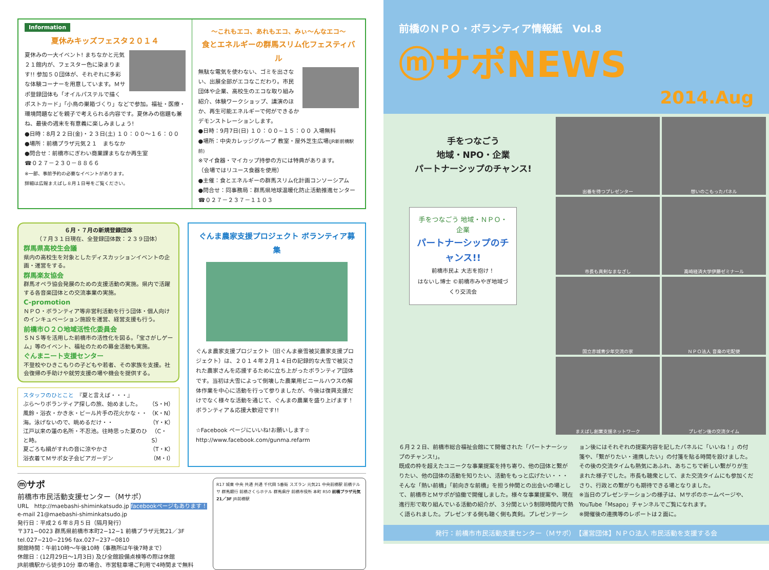Information
夏休みキッズフェスタ２０１４
夏休みの一大イベント! まちなかと元気２１館内が、フェスター色に染まります!! 参加５０団体が、それぞれに多彩な体験コーナーを用意しています。Ｍサポ登録団体も「オイルパステルで描くポストカード」「小鳥の巣箱づくり」などで参加。福祉・医療・環境問題などを親子で考えられる内容です。夏休みの宿題も兼ね、最後の週末を有意義に楽しみましょう!
●日時：8月２２日(金)・２３日(土) １０：００～１６：００
●場所：前橋プラザ元気２１　まちなか
●問合せ：前橋市にぎわい商業課まちなか再生室
☎０２７－２３０－８８６６
※一部、事前予約の必要なイベントがあります。
詳細は広報まえばし８月１日号をご覧ください。
～これもエコ、あれもエコ、みぃ～んなエコ～
食とエネルギーの群馬スリム化フェスティバル
無駄な電気を使わない、ゴミを出さない、出展全部がエコなこだわり。市民団体や企業、高校生のエコな取り組み紹介、体験ワークショップ、講演のほか、再生可能エネルギーで何ができるかデモンストレーションします。
●日時：9月7日(日) １０：００~１５：００ 入場無料
●場所：中央カレッジグループ 教室・屋外芝生広場(JR新前橋駅前)
※マイ食器・マイカップ持参の方には特典があります。
（会場ではリユース食器を使用）
●主催：食とエネルギーの群馬スリム化計画コンソーシアム
●問合せ：同事務局：群馬県地球温暖化防止活動推進センター
☎０２７－２３７－１１０３
６月・７月の新規登録団体
（７月３１日現在、全登録団体数：２３９団体）
群馬県高校生会議
県内の高校生を対象としたディスカッションイベントの企画・運営をする。
群馬楽友協会
群馬オペラ協会発展のための支援活動の実施。県内で活躍する各音楽団体との交流事業の実施。
C-promotion
ＮＰＯ・ボランティア等非営利活動を行う団体・個人向けのインキュベーション施設を運営、経営支援も行う。
前橋市Ｏ２Ｏ地域活性化委員会
ＳＮＳ等を活用した前橋市の活性化を図る。「宝さがしゲーム」等のイベント、福祉のための募金活動も実施。
ぐんまニート支援センター
不登校やひきこもりの子どもや若者、その家族を支援。社会復帰の手助けや就労支援の場や機会を提供する。
スタッフのひとこと　『夏と言えば・・・』
ぶら～りボランティア探しの旅、始めました。 （S・H）
風鈴・浴衣・かき氷・ビール片手の花火かな・・ （K・N）
海。泳げないので、眺めるだけ・・ （Y・K）
江戸以来の蓮の名所・不忍池。往時思った夏のひと時。 （C・S）
夏ごろも絹がすれの音に涼やかさ （T・K）
浴衣着てＭサポ女子会ビアガーデン （M・I）
ぐんま農家支援プロジェクト ボランティア募集
ぐんま農家支援プロジェクト（旧ぐんま豪雪被災農家支援プロジェクト）は、２０１４年２月１４日の記録的な大雪で被災された農家さんを応援するために立ち上がったボランティア団体です。当初は大雪によって倒壊した農業用ビニールハウスの解体作業を中心に活動を行って参りましたが、今後は復興支援だけでなく様々な活動を通じて、ぐんまの農業を盛り上げます！ボランティア＆応援大歓迎です!!
☆Facebook ページにいいね!お願いします☆
http://www.facebook.com/gunma.refarm
ⓜサポ
前橋市市民活動支援センター（Mサポ）
URL　http://maebashi-shiminkatsudo.jp facebookページもあります！
e-mail 21@maebashi-shiminkatsudo.jp
発行日：平成２６年８月５日（隔月発行）
〒371−0023 群馬県前橋市本町2−12−1 前橋プラザ元気21／3F
tel.027−210−2196 fax.027−237−0810
開館時間：午前10時～午後10時（事務所は午後7時まで）
休館日：(12月29日～1月3日) 及び全館設備点検等の際は休館
JR前橋駅から徒歩10分 車の場合、市営駐車場ご利用で4時間まで無料
R17 城東 中央 共通 共通 千代田 5番街 スズラン 元気21 中央前橋駅 前橋テルサ 群馬銀行 前橋さくらホテル 群馬県庁 前橋市役所 本町 R50 前橋プラザ元気21／3F JR前橋駅
前橋のＮＰＯ・ボランティア情報紙　Vol.8
ⓜサポNEWS
2014.Aug
出番を待つプレゼンター
想いのこもったパネル
市長も真剣なまなざし
高崎経済大学伊藤ゼミナール
国立赤城青少年交流の家
ＮＰＯ法人 音楽の宅配便
まえばし創業支援ネットワーク
プレゼン後の交流タイム
手をつなごう
地域・NPO・企業
パートナーシップのチャンス!
手をつなごう 地域・ＮＰＯ・企業
パートナーシップのチャンス!!
前橋市民よ 大志を抱け！
はないし博士 ©前橋市みやぎ地域づくり交流会
６月２２日、前橋市総合福祉会館にて開催された「パートナーシップのチャンス!」。
既成の枠を超えたユニークな事業提案を持ち寄り、他の団体と繋がりたい、他の団体の活動を知りたい、活動をもっと広げたい・・・そんな「熱い前橋」「前向きな前橋」を担う仲間との出会いの場として、前橋市とＭサポが協働で開催しました。様々な事業提案や、現在進行形で取り組んでいる活動の紹介が、３分間という制限時間内で熱く語られました。プレゼンする側も聴く側も真剣。プレゼンテーション後にはそれぞれの提案内容を記したパネルに「いいね！」の付箋や、「繋がりたい・連携したい」の付箋を貼る時間を設けました。その後の交流タイムも熱気にあふれ、あちこちで新しい繋がりが生まれた様子でした。市長も聴衆として、また交流タイムにも参加くださり、行政との繋がりも期待できる場となりました。
※当日のプレゼンテーションの様子は、Ｍサポのホームページや、YouTube「Msapo」チャンネルでご覧になれます。
※開催後の連携等のレポートは２面に。
発行：前橋市市民活動支援センター（Ｍサポ）　【運営団体】ＮＰＯ法人 市民活動を支援する会